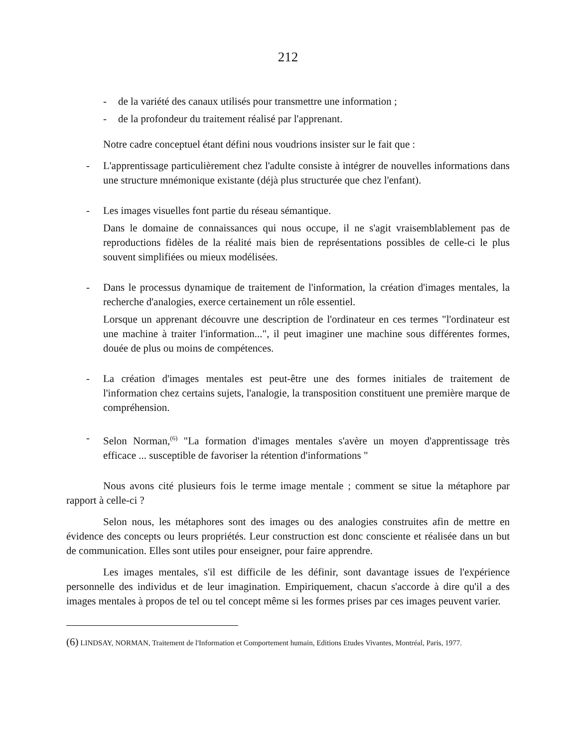212
- de la variété des canaux utilisés pour transmettre une information ;
- de la profondeur du traitement réalisé par l'apprenant.
Notre cadre conceptuel étant défini nous voudrions insister sur le fait que :
- L'apprentissage particulièrement chez l'adulte consiste à intégrer de nouvelles informations dans une structure mnémonique existante (déjà plus structurée que chez l'enfant).
- Les images visuelles font partie du réseau sémantique.
Dans le domaine de connaissances qui nous occupe, il ne s'agit vraisemblablement pas de reproductions fidèles de la réalité mais bien de représentations possibles de celle-ci le plus souvent simplifiées ou mieux modélisées.
- Dans le processus dynamique de traitement de l'information, la création d'images mentales, la recherche d'analogies, exerce certainement un rôle essentiel.
Lorsque un apprenant découvre une description de l'ordinateur en ces termes "l'ordinateur est une machine à traiter l'information...", il peut imaginer une machine sous différentes formes, douée de plus ou moins de compétences.
- La création d'images mentales est peut-être une des formes initiales de traitement de l'information chez certains sujets, l'analogie, la transposition constituent une première marque de compréhension.
- Selon Norman,<sup>(6)</sup> "La formation d'images mentales s'avère un moyen d'apprentissage très efficace ... susceptible de favoriser la rétention d'informations "
Nous avons cité plusieurs fois le terme image mentale ; comment se situe la métaphore par rapport à celle-ci ?
Selon nous, les métaphores sont des images ou des analogies construites afin de mettre en évidence des concepts ou leurs propriétés. Leur construction est donc consciente et réalisée dans un but de communication. Elles sont utiles pour enseigner, pour faire apprendre.
Les images mentales, s'il est difficile de les définir, sont davantage issues de l'expérience personnelle des individus et de leur imagination. Empiriquement, chacun s'accorde à dire qu'il a des images mentales à propos de tel ou tel concept même si les formes prises par ces images peuvent varier.
(6) LINDSAY, NORMAN, Traitement de l'Information et Comportement humain, Editions Etudes Vivantes, Montréal, Paris, 1977.